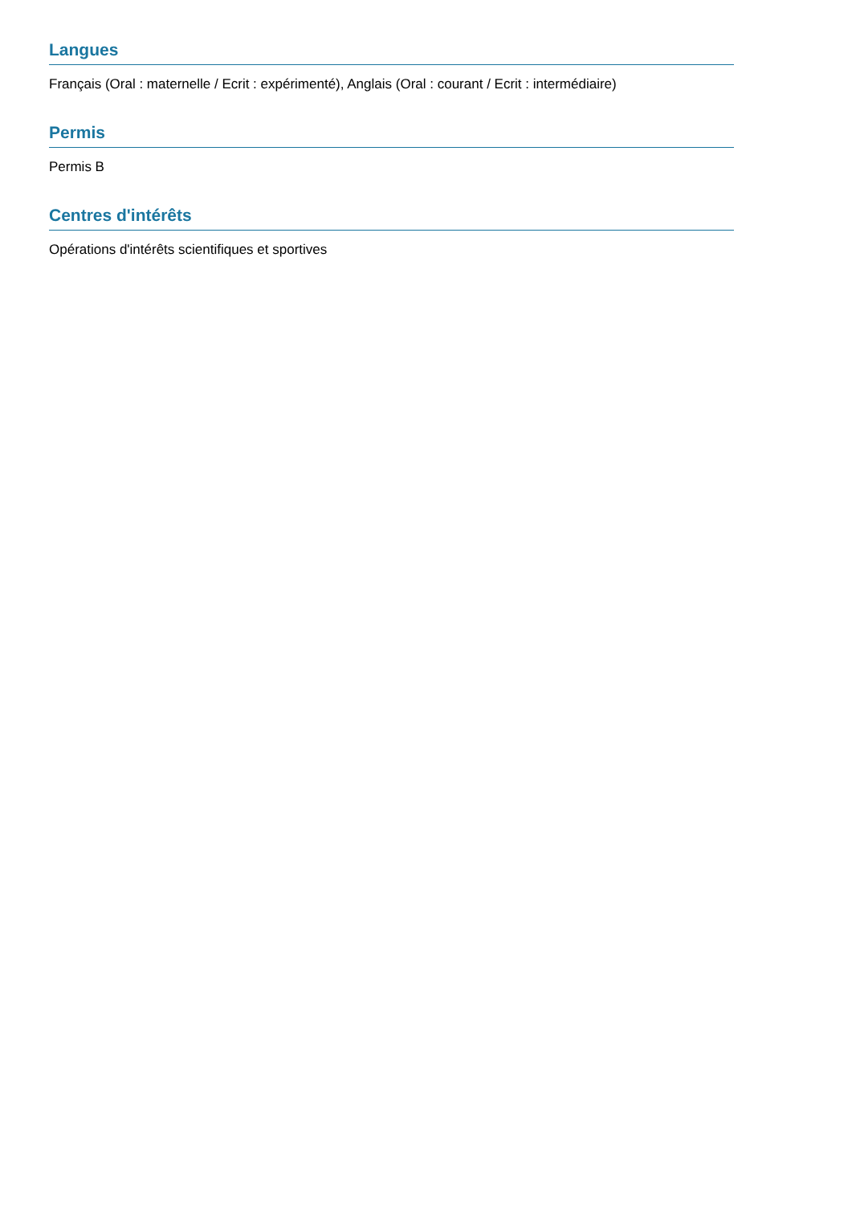Langues
Français (Oral : maternelle / Ecrit : expérimenté), Anglais (Oral : courant / Ecrit : intermédiaire)
Permis
Permis B
Centres d'intérêts
Opérations d'intérêts scientifiques et sportives